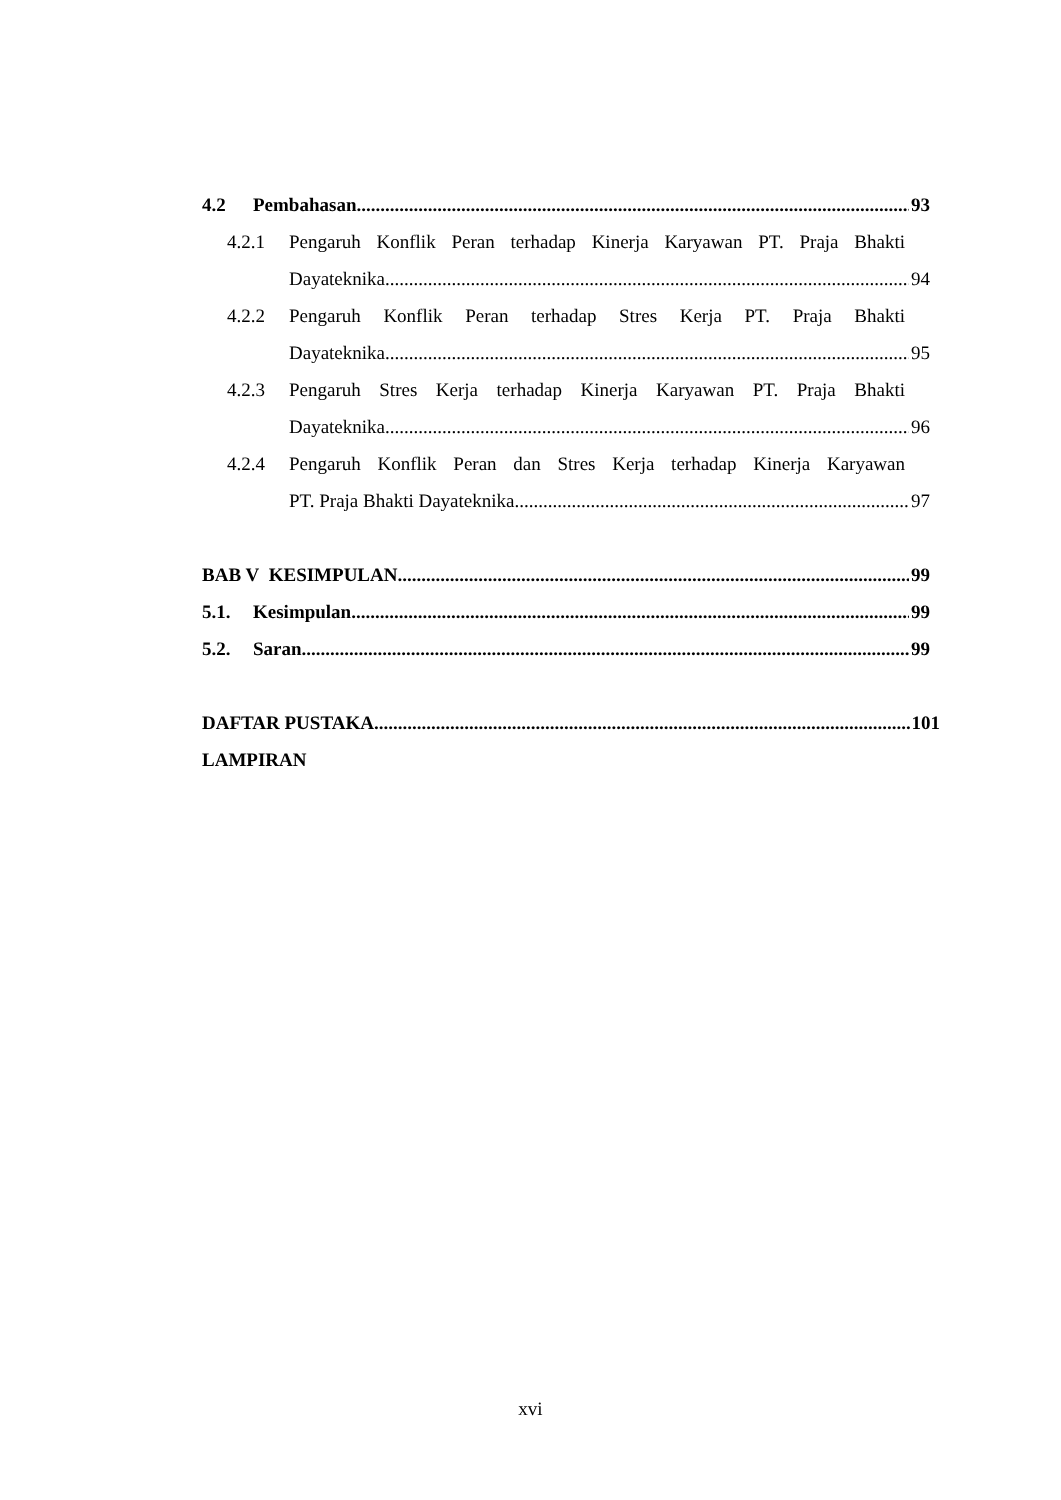4.2 Pembahasan 93
4.2.1 Pengaruh Konflik Peran terhadap Kinerja Karyawan PT. Praja Bhakti
Dayateknika 94
4.2.2 Pengaruh Konflik Peran terhadap Stres Kerja PT. Praja Bhakti
Dayateknika 95
4.2.3 Pengaruh Stres Kerja terhadap Kinerja Karyawan PT. Praja Bhakti
Dayateknika 96
4.2.4 Pengaruh Konflik Peran dan Stres Kerja terhadap Kinerja Karyawan
PT. Praja Bhakti Dayateknika 97
BAB V KESIMPULAN 99
5.1. Kesimpulan 99
5.2. Saran 99
DAFTAR PUSTAKA 101
LAMPIRAN
xvi